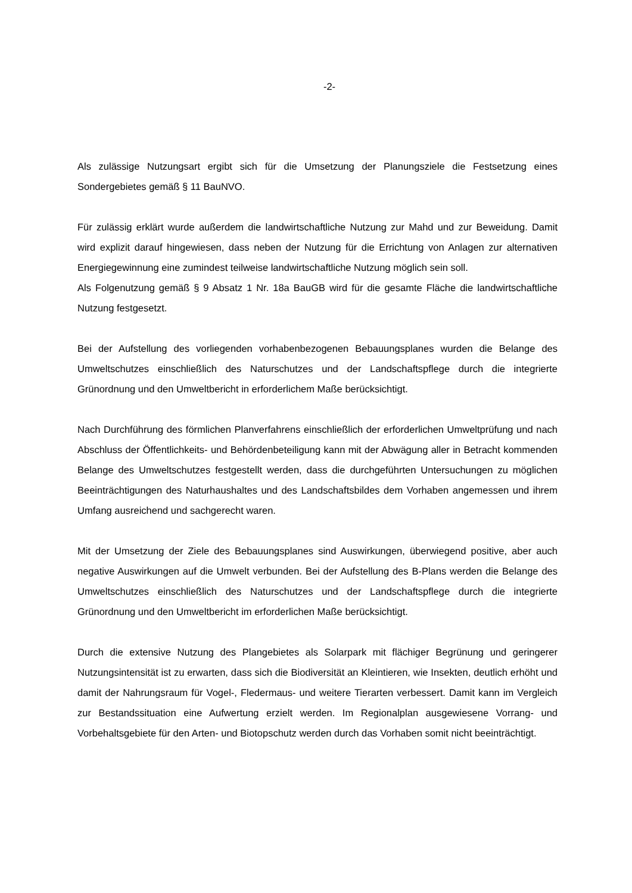-2-
Als zulässige Nutzungsart ergibt sich für die Umsetzung der Planungsziele die Festsetzung eines Sondergebietes gemäß § 11 BauNVO.
Für zulässig erklärt wurde außerdem die landwirtschaftliche Nutzung zur Mahd und zur Beweidung. Damit wird explizit darauf hingewiesen, dass neben der Nutzung für die Errichtung von Anlagen zur alternativen Energiegewinnung eine zumindest teilweise landwirtschaftliche Nutzung möglich sein soll.
Als Folgenutzung gemäß § 9 Absatz 1 Nr. 18a BauGB wird für die gesamte Fläche die landwirtschaftliche Nutzung festgesetzt.
Bei der Aufstellung des vorliegenden vorhabenbezogenen Bebauungsplanes wurden die Belange des Umweltschutzes einschließlich des Naturschutzes und der Landschaftspflege durch die integrierte Grünordnung und den Umweltbericht in erforderlichem Maße berücksichtigt.
Nach Durchführung des förmlichen Planverfahrens einschließlich der erforderlichen Umweltprüfung und nach Abschluss der Öffentlichkeits- und Behördenbeteiligung kann mit der Abwägung aller in Betracht kommenden Belange des Umweltschutzes festgestellt werden, dass die durchgeführten Untersuchungen zu möglichen Beeinträchtigungen des Naturhaushaltes und des Landschaftsbildes dem Vorhaben angemessen und ihrem Umfang ausreichend und sachgerecht waren.
Mit der Umsetzung der Ziele des Bebauungsplanes sind Auswirkungen, überwiegend positive, aber auch negative Auswirkungen auf die Umwelt verbunden. Bei der Aufstellung des B-Plans werden die Belange des Umweltschutzes einschließlich des Naturschutzes und der Landschaftspflege durch die integrierte Grünordnung und den Umweltbericht im erforderlichen Maße berücksichtigt.
Durch die extensive Nutzung des Plangebietes als Solarpark mit flächiger Begrünung und geringerer Nutzungsintensität ist zu erwarten, dass sich die Biodiversität an Kleintieren, wie Insekten, deutlich erhöht und damit der Nahrungsraum für Vogel-, Fledermaus- und weitere Tierarten verbessert. Damit kann im Vergleich zur Bestandssituation eine Aufwertung erzielt werden. Im Regionalplan ausgewiesene Vorrang- und Vorbehaltsgebiete für den Arten- und Biotopschutz werden durch das Vorhaben somit nicht beeinträchtigt.